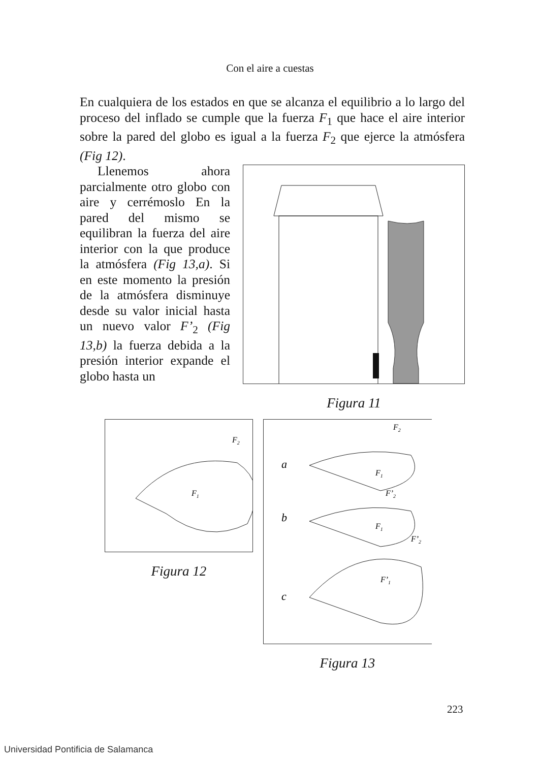Con el aire a cuestas
En cualquiera de los estados en que se alcanza el equilibrio a lo largo del proceso del inflado se cumple que la fuerza F<sub>1</sub> que hace el aire interior sobre la pared del globo es igual a la fuerza F<sub>2</sub> que ejerce la atmósfera (Fig 12).
Llenemos ahora parcialmente otro globo con aire y cerrémoslo En la pared del mismo se equilibran la fuerza del aire interior con la que produce la atmósfera (Fig 13,a). Si en este momento la presión de la atmósfera disminuye desde su valor inicial hasta un nuevo valor F’<sub>2</sub> (Fig 13,b) la fuerza debida a la presión interior expande el globo hasta un
Figura 11
F2
F1
Figura 12
a
b
c
F2
F1
F’2
F1
F’2
F’1
Figura 13
223
Universidad Pontificia de Salamanca